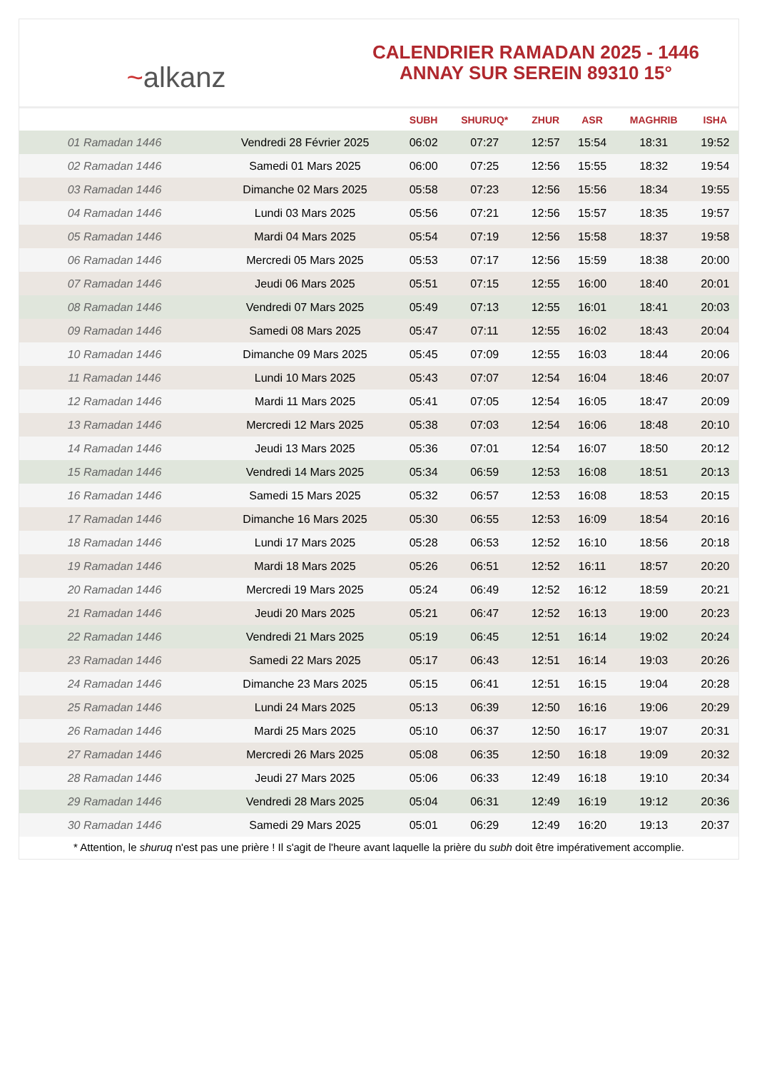~alkanz
CALENDRIER RAMADAN 2025 - 1446
ANNAY SUR SEREIN 89310 15°
| | | SUBH | SHURUQ* | ZHUR | ASR | MAGHRIB | ISHA |
| --- | --- | --- | --- | --- | --- | --- | --- |
| 01 Ramadan 1446 | Vendredi 28 Février 2025 | 06:02 | 07:27 | 12:57 | 15:54 | 18:31 | 19:52 |
| 02 Ramadan 1446 | Samedi 01 Mars 2025 | 06:00 | 07:25 | 12:56 | 15:55 | 18:32 | 19:54 |
| 03 Ramadan 1446 | Dimanche 02 Mars 2025 | 05:58 | 07:23 | 12:56 | 15:56 | 18:34 | 19:55 |
| 04 Ramadan 1446 | Lundi 03 Mars 2025 | 05:56 | 07:21 | 12:56 | 15:57 | 18:35 | 19:57 |
| 05 Ramadan 1446 | Mardi 04 Mars 2025 | 05:54 | 07:19 | 12:56 | 15:58 | 18:37 | 19:58 |
| 06 Ramadan 1446 | Mercredi 05 Mars 2025 | 05:53 | 07:17 | 12:56 | 15:59 | 18:38 | 20:00 |
| 07 Ramadan 1446 | Jeudi 06 Mars 2025 | 05:51 | 07:15 | 12:55 | 16:00 | 18:40 | 20:01 |
| 08 Ramadan 1446 | Vendredi 07 Mars 2025 | 05:49 | 07:13 | 12:55 | 16:01 | 18:41 | 20:03 |
| 09 Ramadan 1446 | Samedi 08 Mars 2025 | 05:47 | 07:11 | 12:55 | 16:02 | 18:43 | 20:04 |
| 10 Ramadan 1446 | Dimanche 09 Mars 2025 | 05:45 | 07:09 | 12:55 | 16:03 | 18:44 | 20:06 |
| 11 Ramadan 1446 | Lundi 10 Mars 2025 | 05:43 | 07:07 | 12:54 | 16:04 | 18:46 | 20:07 |
| 12 Ramadan 1446 | Mardi 11 Mars 2025 | 05:41 | 07:05 | 12:54 | 16:05 | 18:47 | 20:09 |
| 13 Ramadan 1446 | Mercredi 12 Mars 2025 | 05:38 | 07:03 | 12:54 | 16:06 | 18:48 | 20:10 |
| 14 Ramadan 1446 | Jeudi 13 Mars 2025 | 05:36 | 07:01 | 12:54 | 16:07 | 18:50 | 20:12 |
| 15 Ramadan 1446 | Vendredi 14 Mars 2025 | 05:34 | 06:59 | 12:53 | 16:08 | 18:51 | 20:13 |
| 16 Ramadan 1446 | Samedi 15 Mars 2025 | 05:32 | 06:57 | 12:53 | 16:08 | 18:53 | 20:15 |
| 17 Ramadan 1446 | Dimanche 16 Mars 2025 | 05:30 | 06:55 | 12:53 | 16:09 | 18:54 | 20:16 |
| 18 Ramadan 1446 | Lundi 17 Mars 2025 | 05:28 | 06:53 | 12:52 | 16:10 | 18:56 | 20:18 |
| 19 Ramadan 1446 | Mardi 18 Mars 2025 | 05:26 | 06:51 | 12:52 | 16:11 | 18:57 | 20:20 |
| 20 Ramadan 1446 | Mercredi 19 Mars 2025 | 05:24 | 06:49 | 12:52 | 16:12 | 18:59 | 20:21 |
| 21 Ramadan 1446 | Jeudi 20 Mars 2025 | 05:21 | 06:47 | 12:52 | 16:13 | 19:00 | 20:23 |
| 22 Ramadan 1446 | Vendredi 21 Mars 2025 | 05:19 | 06:45 | 12:51 | 16:14 | 19:02 | 20:24 |
| 23 Ramadan 1446 | Samedi 22 Mars 2025 | 05:17 | 06:43 | 12:51 | 16:14 | 19:03 | 20:26 |
| 24 Ramadan 1446 | Dimanche 23 Mars 2025 | 05:15 | 06:41 | 12:51 | 16:15 | 19:04 | 20:28 |
| 25 Ramadan 1446 | Lundi 24 Mars 2025 | 05:13 | 06:39 | 12:50 | 16:16 | 19:06 | 20:29 |
| 26 Ramadan 1446 | Mardi 25 Mars 2025 | 05:10 | 06:37 | 12:50 | 16:17 | 19:07 | 20:31 |
| 27 Ramadan 1446 | Mercredi 26 Mars 2025 | 05:08 | 06:35 | 12:50 | 16:18 | 19:09 | 20:32 |
| 28 Ramadan 1446 | Jeudi 27 Mars 2025 | 05:06 | 06:33 | 12:49 | 16:18 | 19:10 | 20:34 |
| 29 Ramadan 1446 | Vendredi 28 Mars 2025 | 05:04 | 06:31 | 12:49 | 16:19 | 19:12 | 20:36 |
| 30 Ramadan 1446 | Samedi 29 Mars 2025 | 05:01 | 06:29 | 12:49 | 16:20 | 19:13 | 20:37 |
* Attention, le shuruq n'est pas une prière ! Il s'agit de l'heure avant laquelle la prière du subh doit être impérativement accomplie.